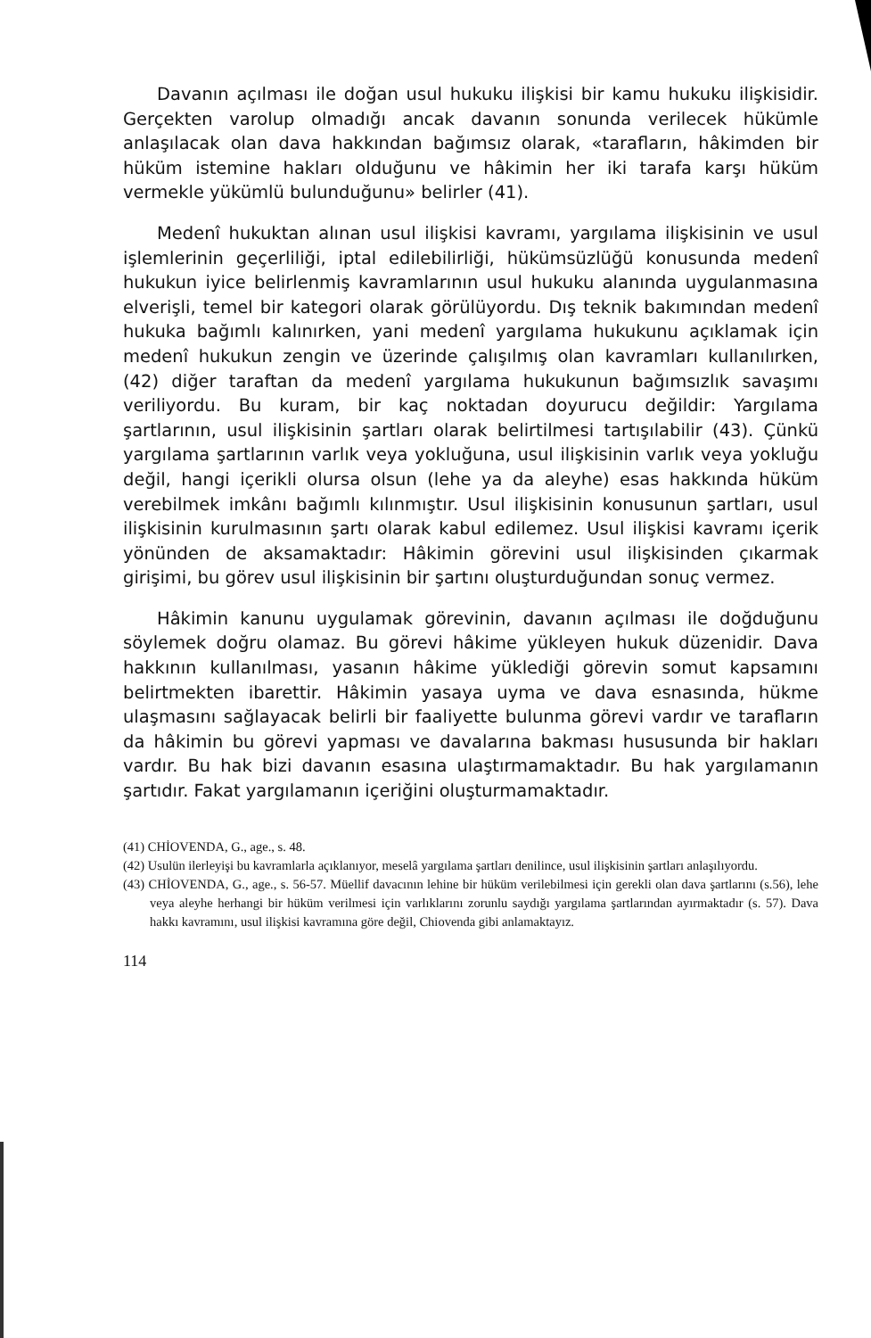Davanın açılması ile doğan usul hukuku ilişkisi bir kamu hukuku ilişkisidir. Gerçekten varolup olmadığı ancak davanın sonunda verilecek hükümle anlaşılacak olan dava hakkından bağımsız olarak, «tarafların, hâkimden bir hüküm istemine hakları olduğunu ve hâkimin her iki tarafa karşı hüküm vermekle yükümlü bulunduğunu» belirler (41).
Medenî hukuktan alınan usul ilişkisi kavramı, yargılama ilişkisinin ve usul işlemlerinin geçerliliği, iptal edilebilirliği, hükümsüzlüğü konusunda medenî hukukun iyice belirlenmiş kavramlarının usul hukuku alanında uygulanmasına elverişli, temel bir kategori olarak görülüyordu. Dış teknik bakımından medenî hukuka bağımlı kalınırken, yani medenî yargılama hukukunu açıklamak için medenî hukukun zengin ve üzerinde çalışılmış olan kavramları kullanılırken, (42) diğer taraftan da medenî yargılama hukukunun bağımsızlık savaşımı veriliyordu. Bu kuram, bir kaç noktadan doyurucu değildir: Yargılama şartlarının, usul ilişkisinin şartları olarak belirtilmesi tartışılabilir (43). Çünkü yargılama şartlarının varlık veya yokluğuna, usul ilişkisinin varlık veya yokluğu değil, hangi içerikli olursa olsun (lehe ya da aleyhe) esas hakkında hüküm verebilmek imkânı bağımlı kılınmıştır. Usul ilişkisinin konusunun şartları, usul ilişkisinin kurulmasının şartı olarak kabul edilemez. Usul ilişkisi kavramı içerik yönünden de aksamaktadır: Hâkimin görevini usul ilişkisinden çıkarmak girişimi, bu görev usul ilişkisinin bir şartını oluşturduğundan sonuç vermez.
Hâkimin kanunu uygulamak görevinin, davanın açılması ile doğduğunu söylemek doğru olamaz. Bu görevi hâkime yükleyen hukuk düzenidir. Dava hakkının kullanılması, yasanın hâkime yüklediği görevin somut kapsamını belirtmekten ibarettir. Hâkimin yasaya uyma ve dava esnasında, hükme ulaşmasını sağlayacak belirli bir faaliyette bulunma görevi vardır ve tarafların da hâkimin bu görevi yapması ve davalarına bakması hususunda bir hakları vardır. Bu hak bizi davanın esasına ulaştırmamaktadır. Bu hak yargılamanın şartıdır. Fakat yargılamanın içeriğini oluşturmamaktadır.
(41) CHİOVENDA, G., age., s. 48.
(42) Usulün ilerleyişi bu kavramlarla açıklanıyor, meselâ yargılama şartları denilince, usul ilişkisinin şartları anlaşılıyordu.
(43) CHİOVENDA, G., age., s. 56-57. Müellif davacının lehine bir hüküm verilebilmesi için gerekli olan dava şartlarını (s.56), lehe veya aleyhe herhangi bir hüküm verilmesi için varlıklarını zorunlu saydığı yargılama şartlarından ayırmaktadır (s. 57). Dava hakkı kavramını, usul ilişkisi kavramına göre değil, Chiovenda gibi anlamaktayız.
114